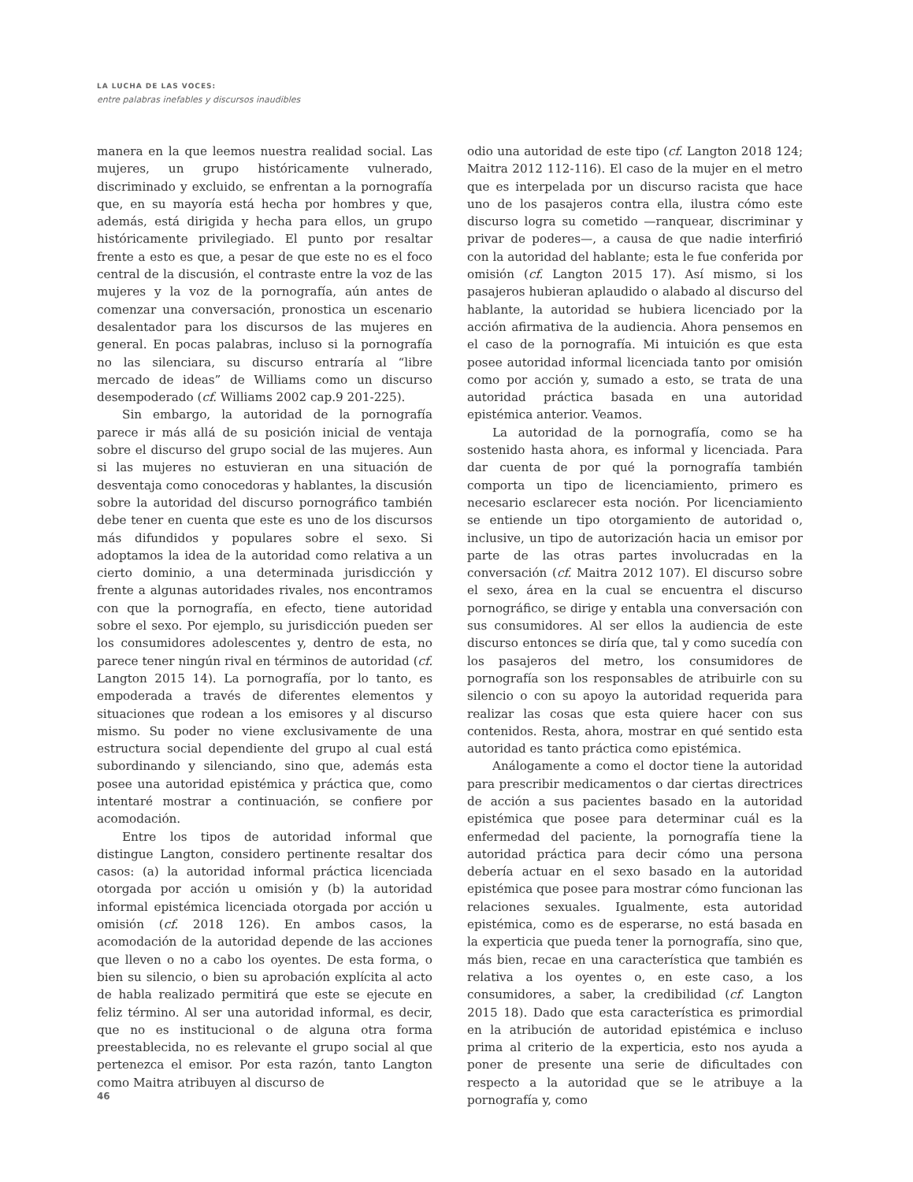LA LUCHA DE LAS VOCES:
entre palabras inefables y discursos inaudibles
manera en la que leemos nuestra realidad social. Las mujeres, un grupo históricamente vulnerado, discriminado y excluido, se enfrentan a la pornografía que, en su mayoría está hecha por hombres y que, además, está dirigida y hecha para ellos, un grupo históricamente privilegiado. El punto por resaltar frente a esto es que, a pesar de que este no es el foco central de la discusión, el contraste entre la voz de las mujeres y la voz de la pornografía, aún antes de comenzar una conversación, pronostica un escenario desalentador para los discursos de las mujeres en general. En pocas palabras, incluso si la pornografía no las silenciara, su discurso entraría al “libre mercado de ideas” de Williams como un discurso desempoderado (cf. Williams 2002 cap.9 201-225).
Sin embargo, la autoridad de la pornografía parece ir más allá de su posición inicial de ventaja sobre el discurso del grupo social de las mujeres. Aun si las mujeres no estuvieran en una situación de desventaja como conocedoras y hablantes, la discusión sobre la autoridad del discurso pornográfico también debe tener en cuenta que este es uno de los discursos más difundidos y populares sobre el sexo. Si adoptamos la idea de la autoridad como relativa a un cierto dominio, a una determinada jurisdicción y frente a algunas autoridades rivales, nos encontramos con que la pornografía, en efecto, tiene autoridad sobre el sexo. Por ejemplo, su jurisdicción pueden ser los consumidores adolescentes y, dentro de esta, no parece tener ningún rival en términos de autoridad (cf. Langton 2015 14). La pornografía, por lo tanto, es empoderada a través de diferentes elementos y situaciones que rodean a los emisores y al discurso mismo. Su poder no viene exclusivamente de una estructura social dependiente del grupo al cual está subordinando y silenciando, sino que, además esta posee una autoridad epistémica y práctica que, como intentaré mostrar a continuación, se confiere por acomodación.
Entre los tipos de autoridad informal que distingue Langton, considero pertinente resaltar dos casos: (a) la autoridad informal práctica licenciada otorgada por acción u omisión y (b) la autoridad informal epistémica licenciada otorgada por acción u omisión (cf. 2018 126). En ambos casos, la acomodación de la autoridad depende de las acciones que lleven o no a cabo los oyentes. De esta forma, o bien su silencio, o bien su aprobación explícita al acto de habla realizado permitirá que este se ejecute en feliz término. Al ser una autoridad informal, es decir, que no es institucional o de alguna otra forma preestablecida, no es relevante el grupo social al que pertenezca el emisor. Por esta razón, tanto Langton como Maitra atribuyen al discurso de
odio una autoridad de este tipo (cf. Langton 2018 124; Maitra 2012 112-116). El caso de la mujer en el metro que es interpelada por un discurso racista que hace uno de los pasajeros contra ella, ilustra cómo este discurso logra su cometido —ranquear, discriminar y privar de poderes—, a causa de que nadie interfirió con la autoridad del hablante; esta le fue conferida por omisión (cf. Langton 2015 17). Así mismo, si los pasajeros hubieran aplaudido o alabado al discurso del hablante, la autoridad se hubiera licenciado por la acción afirmativa de la audiencia. Ahora pensemos en el caso de la pornografía. Mi intuición es que esta posee autoridad informal licenciada tanto por omisión como por acción y, sumado a esto, se trata de una autoridad práctica basada en una autoridad epistémica anterior. Veamos.
La autoridad de la pornografía, como se ha sostenido hasta ahora, es informal y licenciada. Para dar cuenta de por qué la pornografía también comporta un tipo de licenciamiento, primero es necesario esclarecer esta noción. Por licenciamiento se entiende un tipo otorgamiento de autoridad o, inclusive, un tipo de autorización hacia un emisor por parte de las otras partes involucradas en la conversación (cf. Maitra 2012 107). El discurso sobre el sexo, área en la cual se encuentra el discurso pornográfico, se dirige y entabla una conversación con sus consumidores. Al ser ellos la audiencia de este discurso entonces se diría que, tal y como sucedía con los pasajeros del metro, los consumidores de pornografía son los responsables de atribuirle con su silencio o con su apoyo la autoridad requerida para realizar las cosas que esta quiere hacer con sus contenidos. Resta, ahora, mostrar en qué sentido esta autoridad es tanto práctica como epistémica.
Análogamente a como el doctor tiene la autoridad para prescribir medicamentos o dar ciertas directrices de acción a sus pacientes basado en la autoridad epistémica que posee para determinar cuál es la enfermedad del paciente, la pornografía tiene la autoridad práctica para decir cómo una persona debería actuar en el sexo basado en la autoridad epistémica que posee para mostrar cómo funcionan las relaciones sexuales. Igualmente, esta autoridad epistémica, como es de esperarse, no está basada en la experticia que pueda tener la pornografía, sino que, más bien, recae en una característica que también es relativa a los oyentes o, en este caso, a los consumidores, a saber, la credibilidad (cf. Langton 2015 18). Dado que esta característica es primordial en la atribución de autoridad epistémica e incluso prima al criterio de la experticia, esto nos ayuda a poner de presente una serie de dificultades con respecto a la autoridad que se le atribuye a la pornografía y, como
46